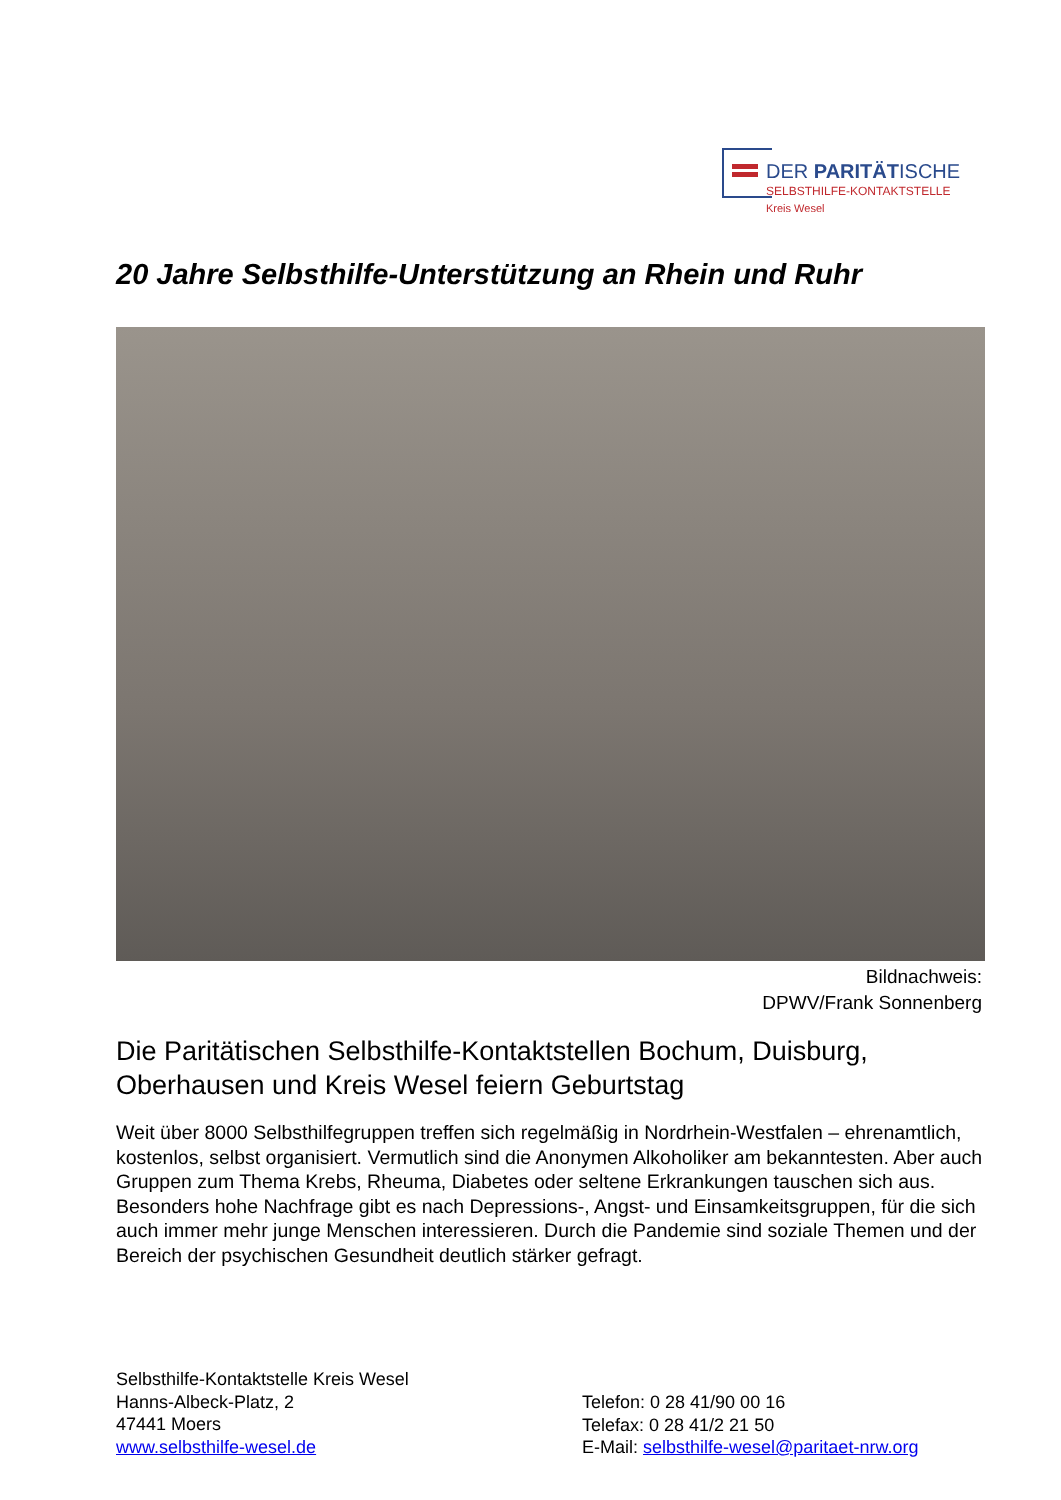DER PARITÄTISCHE
SELBSTHILFE-KONTAKTSTELLE
Kreis Wesel
20 Jahre Selbsthilfe-Unterstützung an Rhein und Ruhr
Bildnachweis:
DPWV/Frank Sonnenberg
Die Paritätischen Selbsthilfe-Kontaktstellen Bochum, Duisburg,
Oberhausen und Kreis Wesel feiern Geburtstag
Weit über 8000 Selbsthilfegruppen treffen sich regelmäßig in Nordrhein-Westfalen – ehrenamtlich, kostenlos, selbst organisiert. Vermutlich sind die Anonymen Alkoholiker am bekanntesten. Aber auch Gruppen zum Thema Krebs, Rheuma, Diabetes oder seltene Erkrankungen tauschen sich aus. Besonders hohe Nachfrage gibt es nach Depressions-, Angst- und Einsamkeitsgruppen, für die sich auch immer mehr junge Menschen interessieren. Durch die Pandemie sind soziale Themen und der Bereich der psychischen Gesundheit deutlich stärker gefragt.
Selbsthilfe-Kontaktstelle Kreis Wesel
Hanns-Albeck-Platz, 2
47441 Moers
www.selbsthilfe-wesel.de
Telefon: 0 28 41/90 00 16
Telefax: 0 28 41/2 21 50
E-Mail: selbsthilfe-wesel@paritaet-nrw.org